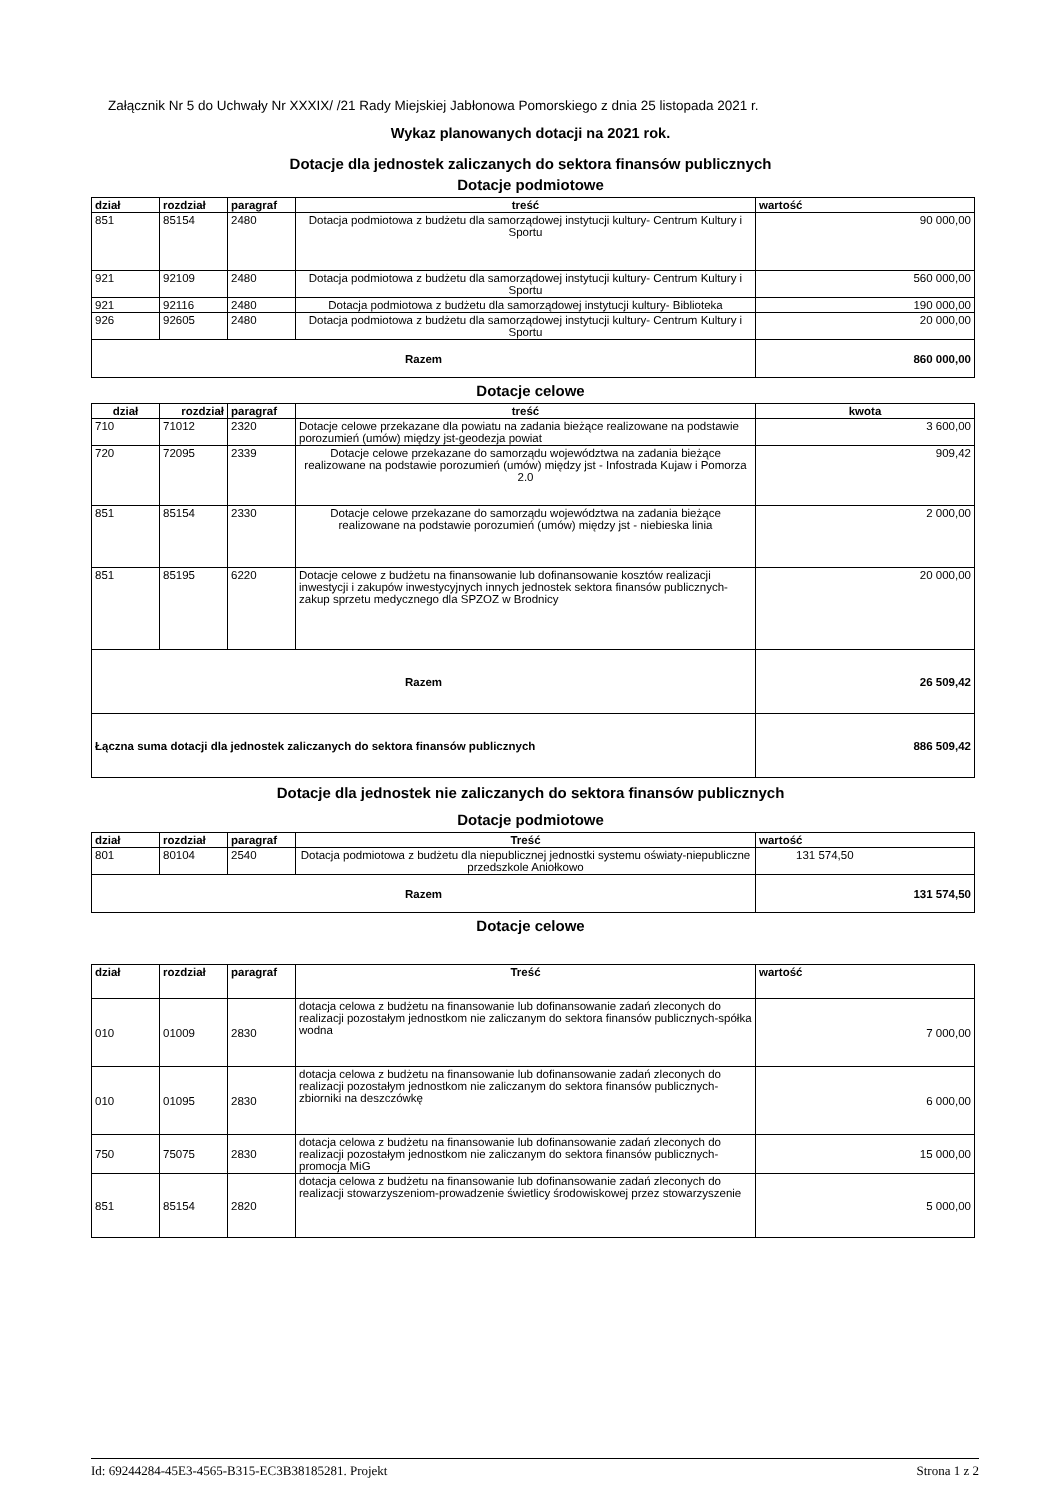Załącznik Nr 5 do Uchwały Nr XXXIX/ /21 Rady Miejskiej Jabłonowa Pomorskiego z dnia 25 listopada 2021 r.
Wykaz planowanych dotacji na 2021 rok.
Dotacje dla jednostek zaliczanych do sektora finansów publicznych
Dotacje podmiotowe
| dział | rozdział | paragraf | treść | wartość |
| --- | --- | --- | --- | --- |
| 851 | 85154 | 2480 | Dotacja podmiotowa z budżetu dla samorządowej instytucji kultury- Centrum Kultury i Sportu | 90 000,00 |
| 921 | 92109 | 2480 | Dotacja podmiotowa z budżetu dla samorządowej instytucji kultury- Centrum Kultury i Sportu | 560 000,00 |
| 921 | 92116 | 2480 | Dotacja podmiotowa z budżetu dla samorządowej instytucji kultury- Biblioteka | 190 000,00 |
| 926 | 92605 | 2480 | Dotacja podmiotowa z budżetu dla samorządowej instytucji kultury- Centrum Kultury i Sportu | 20 000,00 |
| Razem | | | | 860 000,00 |
Dotacje celowe
| dział | rozdział | paragraf | treść | kwota |
| --- | --- | --- | --- | --- |
| 710 | 71012 | 2320 | Dotacje celowe przekazane dla powiatu na zadania bieżące realizowane na podstawie porozumień (umów) między jst-geodezja powiat | 3 600,00 |
| 720 | 72095 | 2339 | Dotacje celowe przekazane do samorządu województwa na zadania bieżące realizowane na podstawie porozumień (umów) między jst - Infostrada Kujaw i Pomorza 2.0 | 909,42 |
| 851 | 85154 | 2330 | Dotacje celowe przekazane do samorządu województwa na zadania bieżące realizowane na podstawie porozumień (umów) między jst - niebieska linia | 2 000,00 |
| 851 | 85195 | 6220 | Dotacje celowe z budżetu na finansowanie lub dofinansowanie kosztów realizacji inwestycji i zakupów inwestycyjnych innych jednostek sektora finansów publicznych- zakup sprzetu medycznego dla SPZOZ w Brodnicy | 20 000,00 |
| Razem | | | | 26 509,42 |
| Łączna suma dotacji dla jednostek zaliczanych do sektora finansów publicznych | | | | 886 509,42 |
Dotacje dla jednostek nie zaliczanych do sektora finansów publicznych
Dotacje podmiotowe
| dział | rozdział | paragraf | Treść | wartość |
| --- | --- | --- | --- | --- |
| 801 | 80104 | 2540 | Dotacja podmiotowa z budżetu dla niepublicznej jednostki systemu oświaty-niepubliczne przedszkole Aniołkowo | 131 574,50 |
| Razem | | | | 131 574,50 |
Dotacje celowe
| dział | rozdział | paragraf | Treść | wartość |
| --- | --- | --- | --- | --- |
| 010 | 01009 | 2830 | dotacja celowa z budżetu na finansowanie lub dofinansowanie zadań zleconych do realizacji pozostałym jednostkom nie zaliczanym do sektora finansów publicznych-spółka wodna | 7 000,00 |
| 010 | 01095 | 2830 | dotacja celowa z budżetu na finansowanie lub dofinansowanie zadań zleconych do realizacji pozostałym jednostkom nie zaliczanym do sektora finansów publicznych-zbiorniki na deszczówkę | 6 000,00 |
| 750 | 75075 | 2830 | dotacja celowa z budżetu na finansowanie lub dofinansowanie zadań zleconych do realizacji pozostałym jednostkom nie zaliczanym do sektora finansów publicznych-promocja MiG | 15 000,00 |
| 851 | 85154 | 2820 | dotacja celowa z budżetu na finansowanie lub dofinansowanie zadań zleconych do realizacji stowarzyszeniom-prowadzenie świetlicy środowiskowej przez stowarzyszenie | 5 000,00 |
Id: 69244284-45E3-4565-B315-EC3B38185281. Projekt Strona 1 z 2